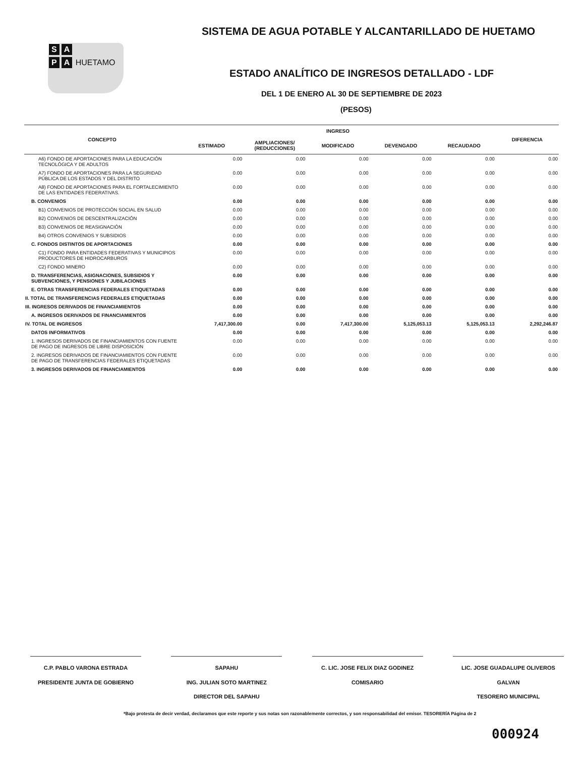S A
P A HUETAMO
SISTEMA DE AGUA POTABLE Y ALCANTARILLADO DE HUETAMO
ESTADO ANALÍTICO DE INGRESOS DETALLADO - LDF
DEL 1 DE ENERO AL 30 DE SEPTIEMBRE DE 2023
(PESOS)
| CONCEPTO | INGRESO | | | | | DIFERENCIA |
| --- | --- | --- | --- | --- | --- | --- |
| | ESTIMADO | AMPLIACIONES/ (REDUCCIONES) | MODIFICADO | DEVENGADO | RECAUDADO | |
| A6) FONDO DE APORTACIONES PARA LA EDUCACIÓN TECNOLÓGICA Y DE ADULTOS | 0.00 | 0.00 | 0.00 | 0.00 | 0.00 | 0.00 |
| A7) FONDO DE APORTACIONES PARA LA SEGURIDAD PÚBLICA DE LOS ESTADOS Y DEL DISTRITO | 0.00 | 0.00 | 0.00 | 0.00 | 0.00 | 0.00 |
| A8) FONDO DE APORTACIONES PARA EL FORTALECIMIENTO DE LAS ENTIDADES FEDERATIVAS. | 0.00 | 0.00 | 0.00 | 0.00 | 0.00 | 0.00 |
| B. CONVENIOS | 0.00 | 0.00 | 0.00 | 0.00 | 0.00 | 0.00 |
| B1) CONVENIOS DE PROTECCIÓN SOCIAL EN SALUD | 0.00 | 0.00 | 0.00 | 0.00 | 0.00 | 0.00 |
| B2) CONVENIOS DE DESCENTRALIZACIÓN | 0.00 | 0.00 | 0.00 | 0.00 | 0.00 | 0.00 |
| B3) CONVENIOS DE REASIGNACIÓN | 0.00 | 0.00 | 0.00 | 0.00 | 0.00 | 0.00 |
| B4) OTROS CONVENIOS Y SUBSIDIOS | 0.00 | 0.00 | 0.00 | 0.00 | 0.00 | 0.00 |
| C. FONDOS DISTINTOS DE APORTACIONES | 0.00 | 0.00 | 0.00 | 0.00 | 0.00 | 0.00 |
| C1) FONDO PARA ENTIDADES FEDERATIVAS Y MUNICIPIOS PRODUCTORES DE HIDROCARBUROS | 0.00 | 0.00 | 0.00 | 0.00 | 0.00 | 0.00 |
| C2) FONDO MINERO | 0.00 | 0.00 | 0.00 | 0.00 | 0.00 | 0.00 |
| D. TRANSFERENCIAS, ASIGNACIONES, SUBSIDIOS Y SUBVENCIONES, Y PENSIONES Y JUBILACIONES | 0.00 | 0.00 | 0.00 | 0.00 | 0.00 | 0.00 |
| E. OTRAS TRANSFERENCIAS FEDERALES ETIQUETADAS | 0.00 | 0.00 | 0.00 | 0.00 | 0.00 | 0.00 |
| II. TOTAL DE TRANSFERENCIAS FEDERALES ETIQUETADAS | 0.00 | 0.00 | 0.00 | 0.00 | 0.00 | 0.00 |
| III. INGRESOS DERIVADOS DE FINANCIAMIENTOS | 0.00 | 0.00 | 0.00 | 0.00 | 0.00 | 0.00 |
| A. INGRESOS DERIVADOS DE FINANCIAMIENTOS | 0.00 | 0.00 | 0.00 | 0.00 | 0.00 | 0.00 |
| IV. TOTAL DE INGRESOS | 7,417,300.00 | 0.00 | 7,417,300.00 | 5,125,053.13 | 5,125,053.13 | 2,292,246.87 |
| DATOS INFORMATIVOS | 0.00 | 0.00 | 0.00 | 0.00 | 0.00 | 0.00 |
| 1. INGRESOS DERIVADOS DE FINANCIAMIENTOS CON FUENTE DE PAGO DE INGRESOS DE LIBRE DISPOSICIÓN | 0.00 | 0.00 | 0.00 | 0.00 | 0.00 | 0.00 |
| 2. INGRESOS DERIVADOS DE FINANCIAMIENTOS CON FUENTE DE PAGO DE TRANSFERENCIAS FEDERALES ETIQUETADAS | 0.00 | 0.00 | 0.00 | 0.00 | 0.00 | 0.00 |
| 3. INGRESOS DERIVADOS DE FINANCIAMIENTOS | 0.00 | 0.00 | 0.00 | 0.00 | 0.00 | 0.00 |
C.P. PABLO VARONA ESTRADA
PRESIDENTE JUNTA DE GOBIERNO
SAPAHU
ING. JULIAN SOTO MARTINEZ
DIRECTOR DEL SAPAHU
C. LIC. JOSE FELIX DIAZ GODINEZ
COMISARIO
LIC. JOSE GUADALUPE OLIVEROS GALVAN
TESORERO MUNICIPAL
*Bajo protesta de decir verdad, declaramos que este reporte y sus notas son razonablemente correctos, y son responsabilidad del emisor. TESORERÍA Página de 2
000924